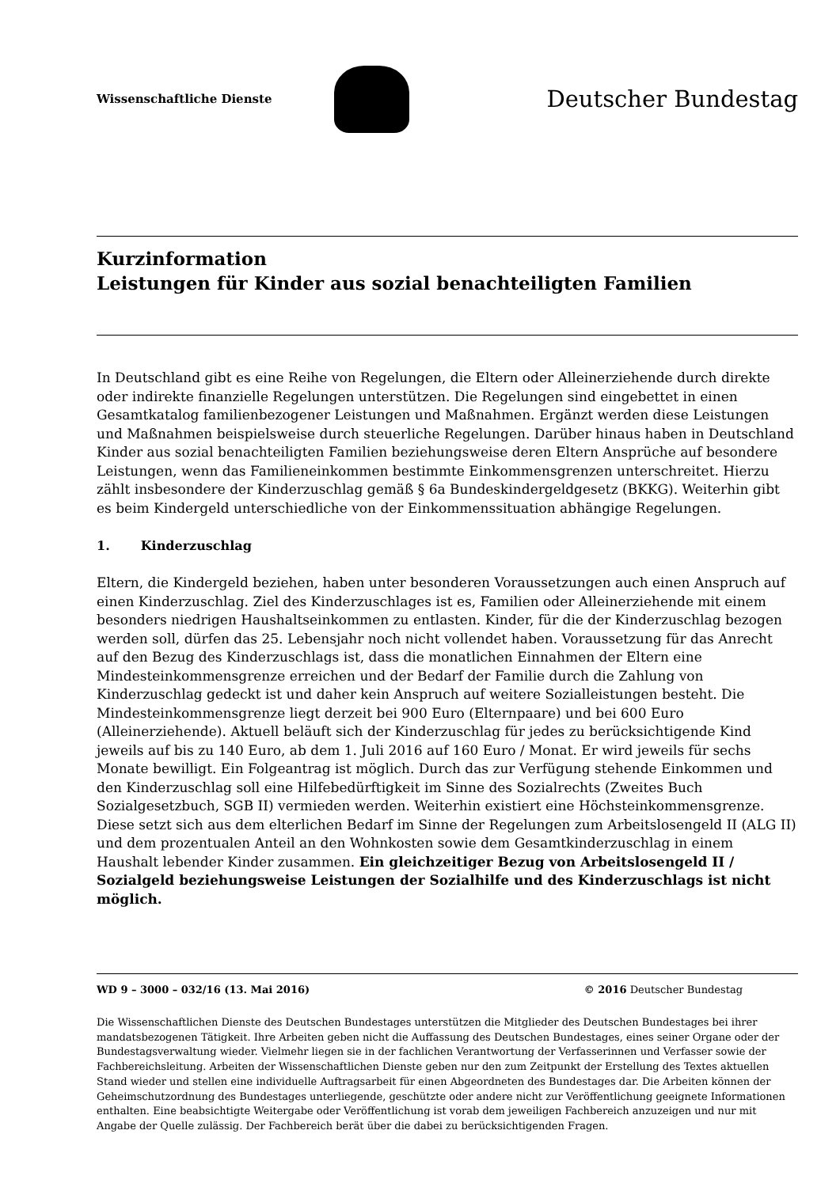Wissenschaftliche Dienste
Deutscher Bundestag
Kurzinformation
Leistungen für Kinder aus sozial benachteiligten Familien
In Deutschland gibt es eine Reihe von Regelungen, die Eltern oder Alleinerziehende durch direkte oder indirekte finanzielle Regelungen unterstützen. Die Regelungen sind eingebettet in einen Gesamtkatalog familienbezogener Leistungen und Maßnahmen. Ergänzt werden diese Leistungen und Maßnahmen beispielsweise durch steuerliche Regelungen. Darüber hinaus haben in Deutschland Kinder aus sozial benachteiligten Familien beziehungsweise deren Eltern Ansprüche auf besondere Leistungen, wenn das Familieneinkommen bestimmte Einkommensgrenzen unterschreitet. Hierzu zählt insbesondere der Kinderzuschlag gemäß § 6a Bundeskindergeldgesetz (BKKG). Weiterhin gibt es beim Kindergeld unterschiedliche von der Einkommenssituation abhängige Regelungen.
1. Kinderzuschlag
Eltern, die Kindergeld beziehen, haben unter besonderen Voraussetzungen auch einen Anspruch auf einen Kinderzuschlag. Ziel des Kinderzuschlages ist es, Familien oder Alleinerziehende mit einem besonders niedrigen Haushaltseinkommen zu entlasten. Kinder, für die der Kinderzuschlag bezogen werden soll, dürfen das 25. Lebensjahr noch nicht vollendet haben. Voraussetzung für das Anrecht auf den Bezug des Kinderzuschlags ist, dass die monatlichen Einnahmen der Eltern eine Mindesteinkommensgrenze erreichen und der Bedarf der Familie durch die Zahlung von Kinderzuschlag gedeckt ist und daher kein Anspruch auf weitere Sozialleistungen besteht. Die Mindesteinkommensgrenze liegt derzeit bei 900 Euro (Elternpaare) und bei 600 Euro (Alleinerziehende). Aktuell beläuft sich der Kinderzuschlag für jedes zu berücksichtigende Kind jeweils auf bis zu 140 Euro, ab dem 1. Juli 2016 auf 160 Euro / Monat. Er wird jeweils für sechs Monate bewilligt. Ein Folgeantrag ist möglich. Durch das zur Verfügung stehende Einkommen und den Kinderzuschlag soll eine Hilfebedürftigkeit im Sinne des Sozialrechts (Zweites Buch Sozialgesetzbuch, SGB II) vermieden werden. Weiterhin existiert eine Höchsteinkommensgrenze. Diese setzt sich aus dem elterlichen Bedarf im Sinne der Regelungen zum Arbeitslosengeld II (ALG II) und dem prozentualen Anteil an den Wohnkosten sowie dem Gesamtkinderzuschlag in einem Haushalt lebender Kinder zusammen. Ein gleichzeitiger Bezug von Arbeitslosengeld II / Sozialgeld beziehungsweise Leistungen der Sozialhilfe und des Kinderzuschlags ist nicht möglich.
WD 9 – 3000 – 032/16 (13. Mai 2016) © 2016 Deutscher Bundestag
Die Wissenschaftlichen Dienste des Deutschen Bundestages unterstützen die Mitglieder des Deutschen Bundestages bei ihrer mandatsbezogenen Tätigkeit. Ihre Arbeiten geben nicht die Auffassung des Deutschen Bundestages, eines seiner Organe oder der Bundestagsverwaltung wieder. Vielmehr liegen sie in der fachlichen Verantwortung der Verfasserinnen und Verfasser sowie der Fachbereichsleitung. Arbeiten der Wissenschaftlichen Dienste geben nur den zum Zeitpunkt der Erstellung des Textes aktuellen Stand wieder und stellen eine individuelle Auftragsarbeit für einen Abgeordneten des Bundestages dar. Die Arbeiten können der Geheimschutzordnung des Bundestages unterliegende, geschützte oder andere nicht zur Veröffentlichung geeignete Informationen enthalten. Eine beabsichtigte Weitergabe oder Veröffentlichung ist vorab dem jeweiligen Fachbereich anzuzeigen und nur mit Angabe der Quelle zulässig. Der Fachbereich berät über die dabei zu berücksichtigenden Fragen.